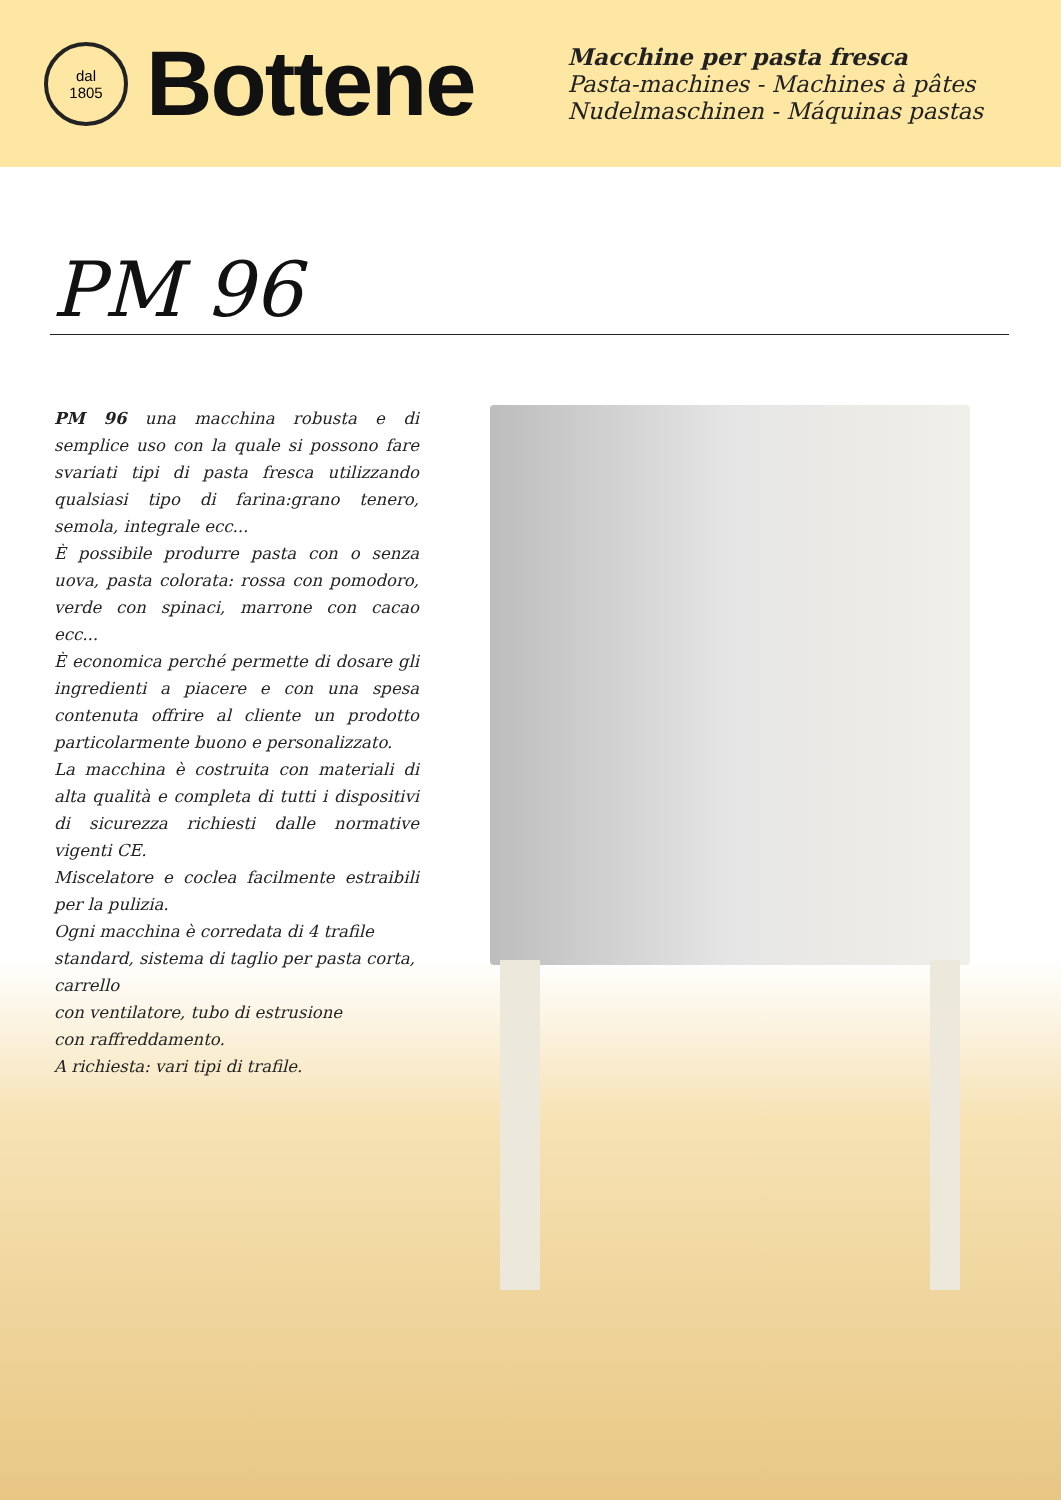dal
1805
Bottene
Macchine per pasta fresca
Pasta-machines - Machines à pâtes
Nudelmaschinen - Máquinas pastas
PM 96
PM 96 una macchina robusta e di semplice uso con la quale si possono fare svariati tipi di pasta fresca utilizzando qualsiasi tipo di farina:grano tenero, semola, integrale ecc...
È possibile produrre pasta con o senza uova, pasta colorata: rossa con pomodoro, verde con spinaci, marrone con cacao ecc...
È economica perché permette di dosare gli ingredienti a piacere e con una spesa contenuta offrire al cliente un prodotto particolarmente buono e personalizzato.
La macchina è costruita con materiali di alta qualità e completa di tutti i dispositivi di sicurezza richiesti dalle normative vigenti CE.
Miscelatore e coclea facilmente estraibili per la pulizia.
Ogni macchina è corredata di 4 trafile standard, sistema di taglio per pasta corta, carrello
con ventilatore, tubo di estrusione
con raffreddamento.
A richiesta: vari tipi di trafile.